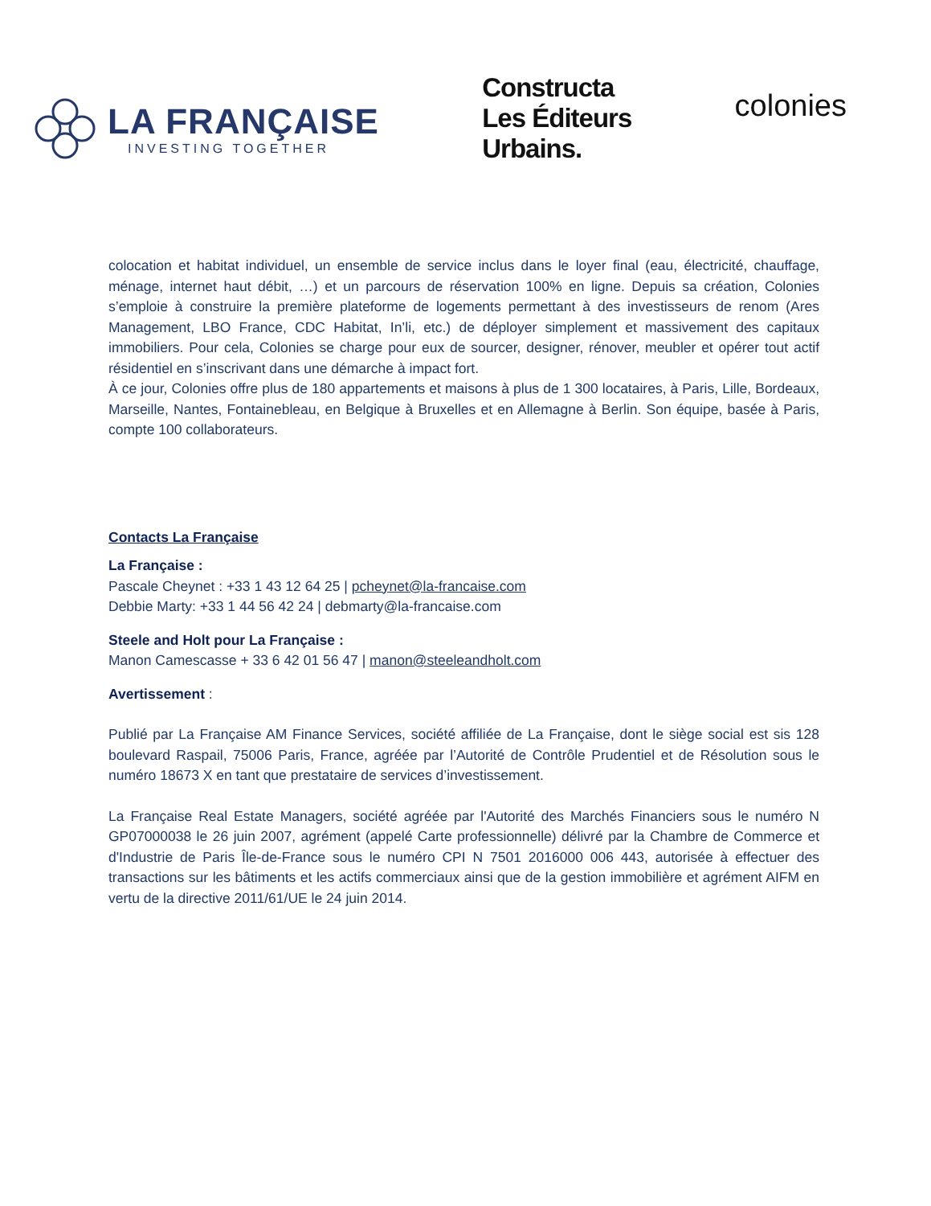LA FRANÇAISE
INVESTING TOGETHER
Constructa
Les Éditeurs
Urbains.
colonies
colocation et habitat individuel, un ensemble de service inclus dans le loyer final (eau, électricité, chauffage, ménage, internet haut débit, …) et un parcours de réservation 100% en ligne. Depuis sa création, Colonies s’emploie à construire la première plateforme de logements permettant à des investisseurs de renom (Ares Management, LBO France, CDC Habitat, In’li, etc.) de déployer simplement et massivement des capitaux immobiliers. Pour cela, Colonies se charge pour eux de sourcer, designer, rénover, meubler et opérer tout actif résidentiel en s’inscrivant dans une démarche à impact fort.
À ce jour, Colonies offre plus de 180 appartements et maisons à plus de 1 300 locataires, à Paris, Lille, Bordeaux, Marseille, Nantes, Fontainebleau, en Belgique à Bruxelles et en Allemagne à Berlin. Son équipe, basée à Paris, compte 100 collaborateurs.
Contacts La Française
La Française :
Pascale Cheynet : +33 1 43 12 64 25 | pcheynet@la-francaise.com
Debbie Marty: +33 1 44 56 42 24 | debmarty@la-francaise.com
Steele and Holt pour La Française :
Manon Camescasse + 33 6 42 01 56 47 | manon@steeleandholt.com
Avertissement :
Publié par La Française AM Finance Services, société affiliée de La Française, dont le siège social est sis 128 boulevard Raspail, 75006 Paris, France, agréée par l’Autorité de Contrôle Prudentiel et de Résolution sous le numéro 18673 X en tant que prestataire de services d’investissement.
La Française Real Estate Managers, société agréée par l'Autorité des Marchés Financiers sous le numéro N GP07000038 le 26 juin 2007, agrément (appelé Carte professionnelle) délivré par la Chambre de Commerce et d'Industrie de Paris Île-de-France sous le numéro CPI N 7501 2016000 006 443, autorisée à effectuer des transactions sur les bâtiments et les actifs commerciaux ainsi que de la gestion immobilière et agrément AIFM en vertu de la directive 2011/61/UE le 24 juin 2014.